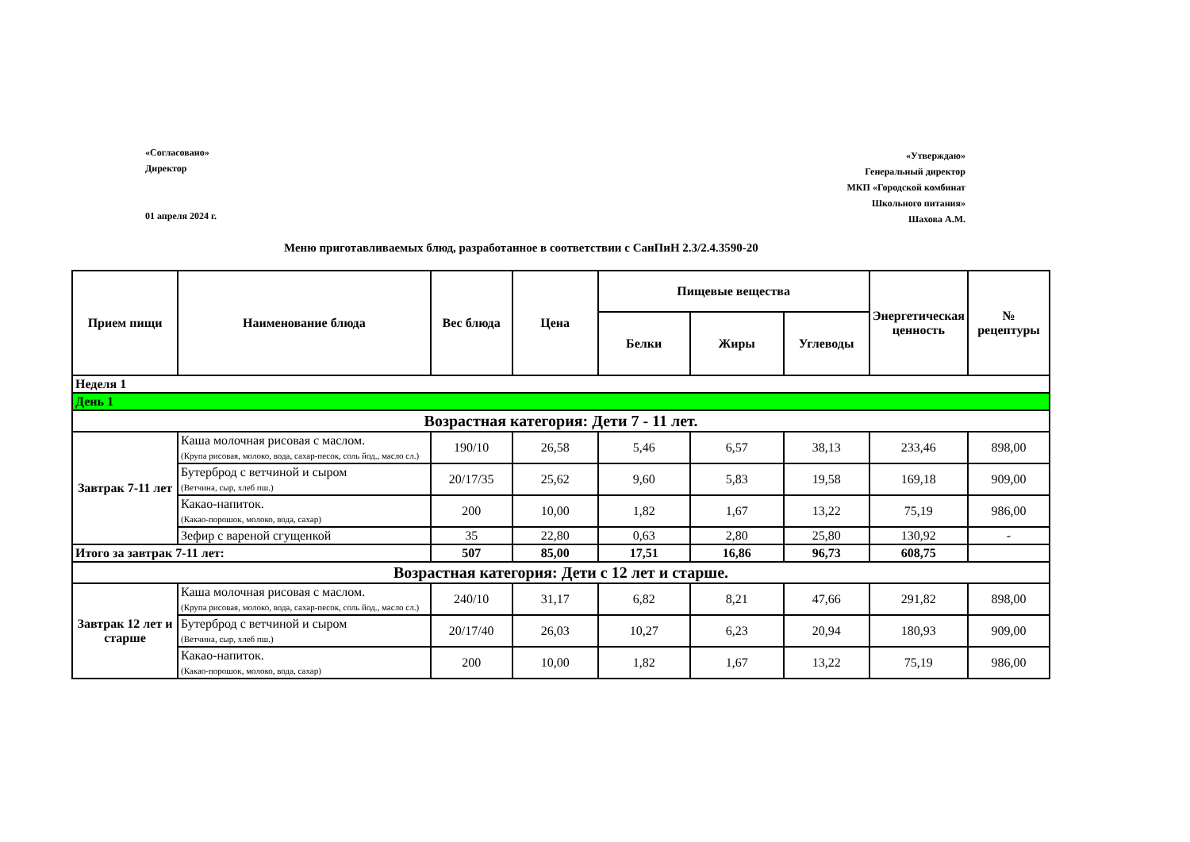«Согласовано»
Директор
01 апреля 2024 г.
«Утверждаю»
Генеральный директор
МКП «Городской комбинат
Школьного питания»
Шахова А.М.
Меню приготавливаемых блюд, разработанное в соответствии с СанПиН 2.3/2.4.3590-20
| Прием пищи | Наименование блюда | Вес блюда | Цена | Пищевые вещества | | | Энергетическая ценность | № рецептуры |
| --- | --- | --- | --- | --- | --- | --- | --- | --- |
| | | | | Белки | Жиры | Углеводы | | |
| Неделя 1 | | | | | | | | |
| День 1 | | | | | | | | |
| Возрастная категория: Дети 7 - 11 лет. | | | | | | | | |
| Завтрак 7-11 лет | Каша молочная рисовая с маслом. (Крупа рисовая, молоко, вода, сахар-песок, соль йод., масло сл.) | 190/10 | 26,58 | 5,46 | 6,57 | 38,13 | 233,46 | 898,00 |
| | Бутерброд с ветчиной и сыром (Ветчина, сыр, хлеб пш.) | 20/17/35 | 25,62 | 9,60 | 5,83 | 19,58 | 169,18 | 909,00 |
| | Какао-напиток. (Какао-порошок, молоко, вода, сахар) | 200 | 10,00 | 1,82 | 1,67 | 13,22 | 75,19 | 986,00 |
| | Зефир с вареной сгущенкой | 35 | 22,80 | 0,63 | 2,80 | 25,80 | 130,92 | - |
| Итого за завтрак 7-11 лет: | | 507 | 85,00 | 17,51 | 16,86 | 96,73 | 608,75 | |
| Возрастная категория: Дети с 12 лет и старше. | | | | | | | | |
| Завтрак 12 лет и старше | Каша молочная рисовая с маслом. (Крупа рисовая, молоко, вода, сахар-песок, соль йод., масло сл.) | 240/10 | 31,17 | 6,82 | 8,21 | 47,66 | 291,82 | 898,00 |
| | Бутерброд с ветчиной и сыром (Ветчина, сыр, хлеб пш.) | 20/17/40 | 26,03 | 10,27 | 6,23 | 20,94 | 180,93 | 909,00 |
| | Какао-напиток. (Какао-порошок, молоко, вода, сахар) | 200 | 10,00 | 1,82 | 1,67 | 13,22 | 75,19 | 986,00 |